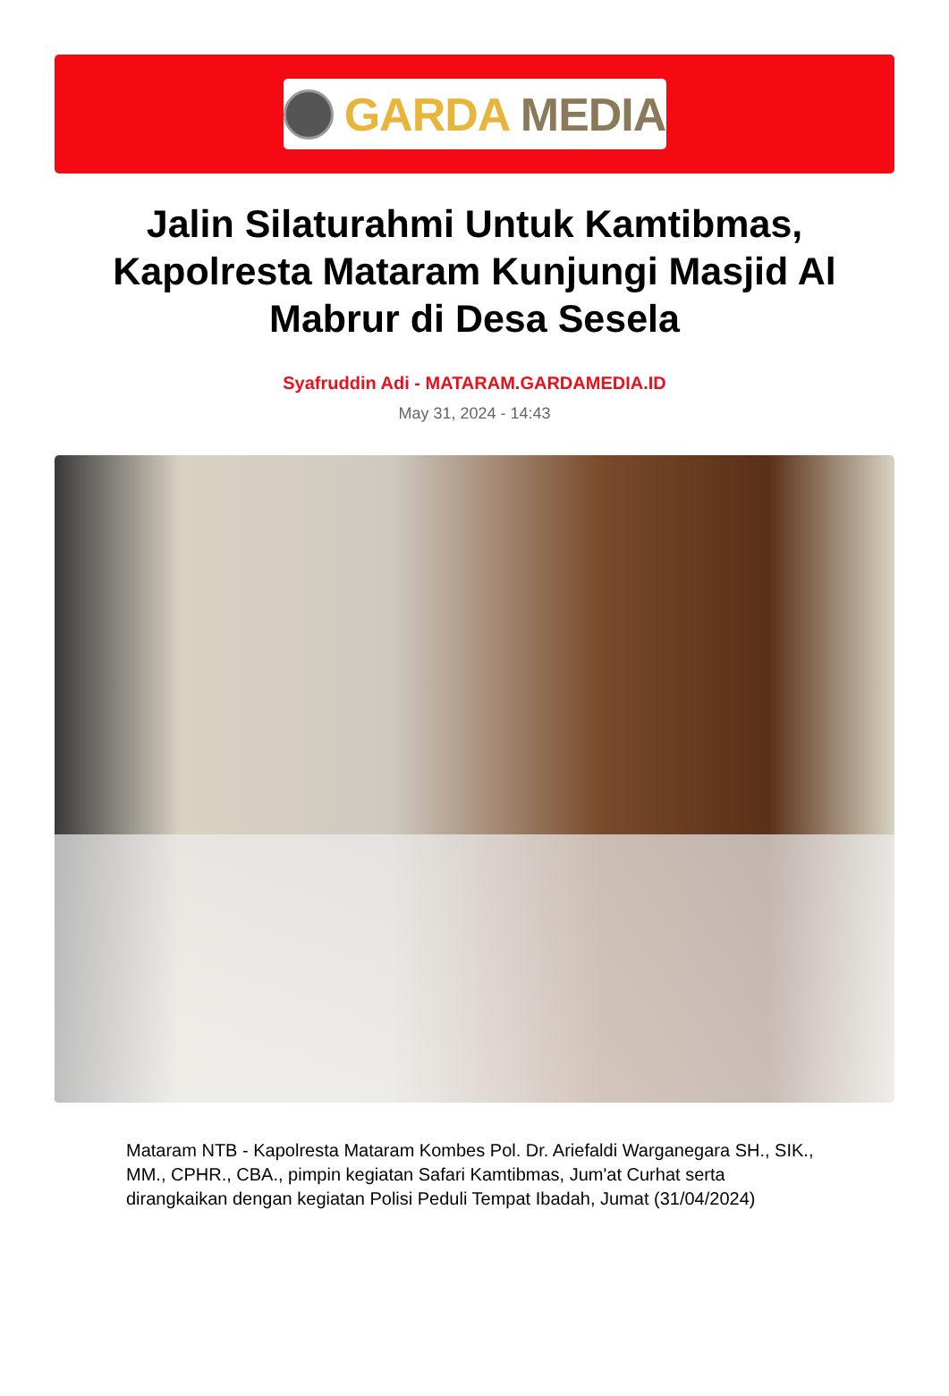GARDA MEDIA
Jalin Silaturahmi Untuk Kamtibmas, Kapolresta Mataram Kunjungi Masjid Al Mabrur di Desa Sesela
Syafruddin Adi - MATARAM.GARDAMEDIA.ID
May 31, 2024 - 14:43
Mataram NTB - Kapolresta Mataram Kombes Pol. Dr. Ariefaldi Warganegara SH., SIK., MM., CPHR., CBA., pimpin kegiatan Safari Kamtibmas, Jum'at Curhat serta dirangkaikan dengan kegiatan Polisi Peduli Tempat Ibadah, Jumat (31/04/2024)